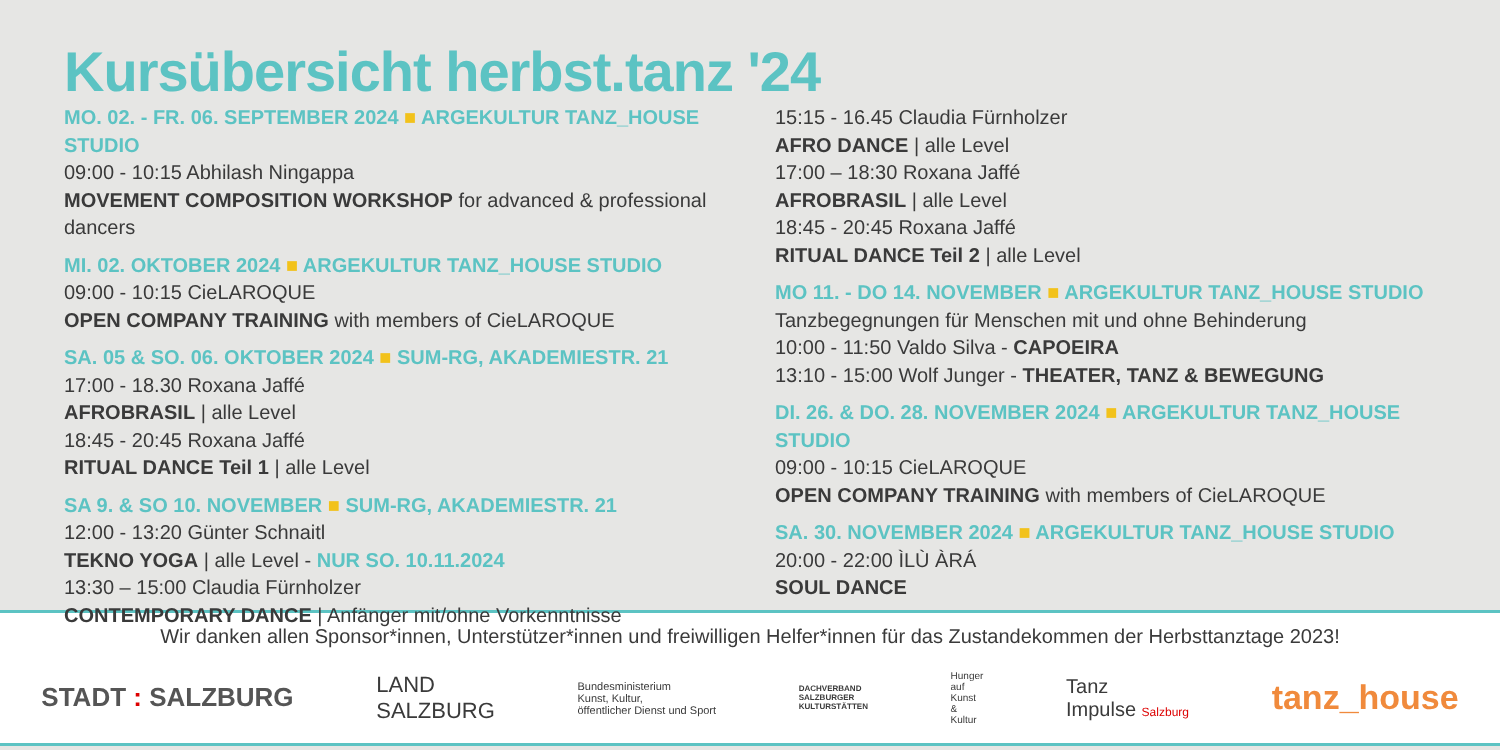Kursübersicht herbst.tanz '24
MO. 02. - FR. 06. SEPTEMBER 2024 ■ ARGEKULTUR TANZ_HOUSE STUDIO
09:00 - 10:15 Abhilash Ningappa
MOVEMENT COMPOSITION WORKSHOP for advanced & professional dancers
MI. 02. OKTOBER 2024 ■ ARGEKULTUR TANZ_HOUSE STUDIO
09:00 - 10:15 CieLAROQUE
OPEN COMPANY TRAINING with members of CieLAROQUE
SA. 05 & SO. 06. OKTOBER 2024 ■ SUM-RG, AKADEMIESTR. 21
17:00 - 18.30 Roxana Jaffé
AFROBRASIL | alle Level
18:45 - 20:45 Roxana Jaffé
RITUAL DANCE Teil 1 | alle Level
SA 9. & SO 10. NOVEMBER ■ SUM-RG, AKADEMIESTR. 21
12:00 - 13:20 Günter Schnaitl
TEKNO YOGA | alle Level - NUR SO. 10.11.2024
13:30 – 15:00 Claudia Fürnholzer
CONTEMPORARY DANCE | Anfänger mit/ohne Vorkenntnisse
15:15 - 16.45 Claudia Fürnholzer
AFRO DANCE | alle Level
17:00 – 18:30 Roxana Jaffé
AFROBRASIL | alle Level
18:45 - 20:45 Roxana Jaffé
RITUAL DANCE Teil 2 | alle Level
MO 11. - DO 14. NOVEMBER ■ ARGEKULTUR TANZ_HOUSE STUDIO
Tanzbegegnungen für Menschen mit und ohne Behinderung
10:00 - 11:50 Valdo Silva - CAPOEIRA
13:10 - 15:00 Wolf Junger - THEATER, TANZ & BEWEGUNG
DI. 26. & DO. 28. NOVEMBER 2024 ■ ARGEKULTUR TANZ_HOUSE STUDIO
09:00 - 10:15 CieLAROQUE
OPEN COMPANY TRAINING with members of CieLAROQUE
SA. 30. NOVEMBER 2024 ■ ARGEKULTUR TANZ_HOUSE STUDIO
20:00 - 22:00 ÌLÙ ÀRÁ
SOUL DANCE
Wir danken allen Sponsor*innen, Unterstützer*innen und freiwilligen Helfer*innen für das Zustandekommen der Herbsttanztage 2023!
STADT : SALZBURG LAND
SALZBURG Bundesministerium
Kunst, Kultur,
öffentlicher Dienst und Sport DACHVERBAND
SALZBURGER
KULTURSTÄTTEN Hunger
auf
Kunst
&
Kultur Tanz
Impulse Salzburg tanz_house